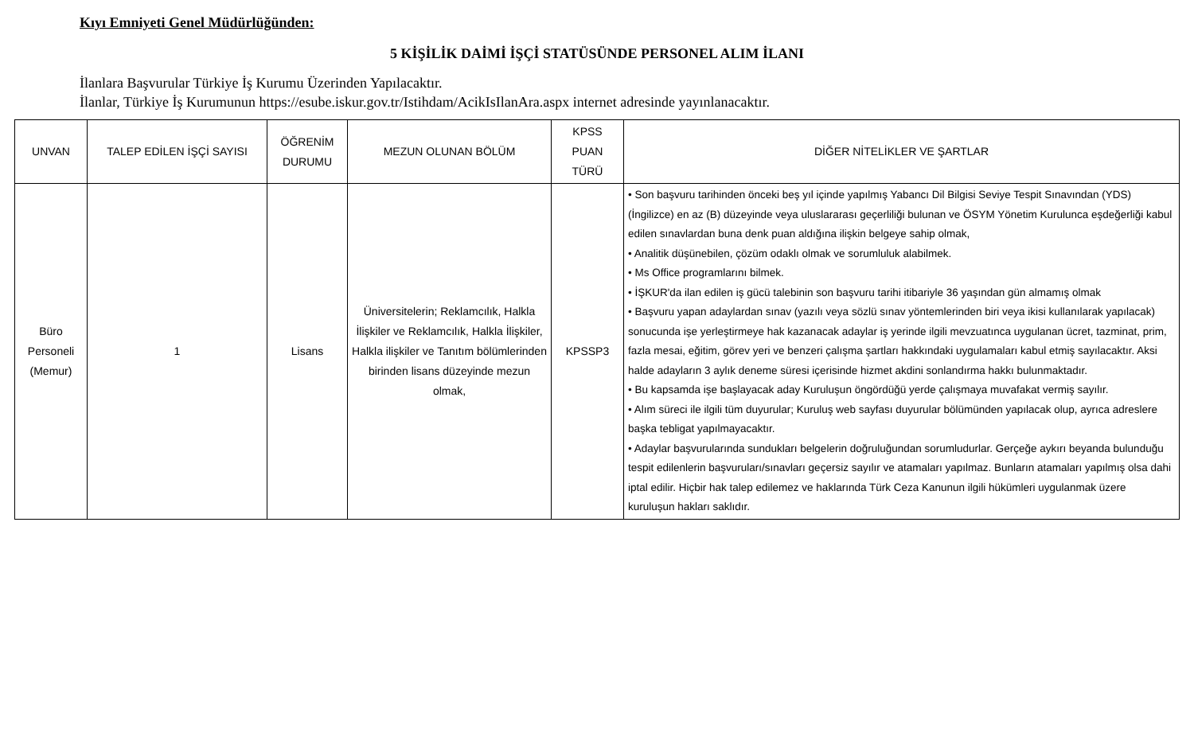Kıyı Emniyeti Genel Müdürlüğünden:
5 KİŞİLİK DAİMİ İŞÇİ STATÜSÜNDE PERSONEL ALIM İLANI
İlanlara Başvurular Türkiye İş Kurumu Üzerinden Yapılacaktır.
İlanlar, Türkiye İş Kurumunun https://esube.iskur.gov.tr/Istihdam/AcikIsIlanAra.aspx internet adresinde yayınlanacaktır.
| UNVAN | TALEP EDİLEN İŞÇİ SAYISI | ÖĞRENİM DURUMU | MEZUN OLUNAN BÖLÜM | KPSS PUAN TÜRÜ | DİĞER NİTELİKLER VE ŞARTLAR |
| --- | --- | --- | --- | --- | --- |
| Büro Personeli (Memur) | 1 | Lisans | Üniversitelerin; Reklamcılık, Halkla İlişkiler ve Reklamcılık, Halkla İlişkiler, Halkla ilişkiler ve Tanıtım bölümlerinden birinden lisans düzeyinde mezun olmak, | KPSSP3 | • Son başvuru tarihinden önceki beş yıl içinde yapılmış Yabancı Dil Bilgisi Seviye Tespit Sınavından (YDS) (İngilizce) en az (B) düzeyinde veya uluslararası geçerliliği bulunan ve ÖSYM Yönetim Kurulunca eşdeğerliği kabul edilen sınavlardan buna denk puan aldığına ilişkin belgeye sahip olmak, • Analitik düşünebilen, çözüm odaklı olmak ve sorumluluk alabilmek. • Ms Office programlarını bilmek. • İŞKUR'da ilan edilen iş gücü talebinin son başvuru tarihi itibariyle 36 yaşından gün almamış olmak • Başvuru yapan adaylardan sınav (yazılı veya sözlü sınav yöntemlerinden biri veya ikisi kullanılarak yapılacak) sonucunda işe yerleştirmeye hak kazanacak adaylar iş yerinde ilgili mevzuatınca uygulanan ücret, tazminat, prim, fazla mesai, eğitim, görev yeri ve benzeri çalışma şartları hakkındaki uygulamaları kabul etmiş sayılacaktır. Aksi halde adayların 3 aylık deneme süresi içerisinde hizmet akdini sonlandırma hakkı bulunmaktadır. • Bu kapsamda işe başlayacak aday Kuruluşun öngördüğü yerde çalışmaya muvafakat vermiş sayılır. • Alım süreci ile ilgili tüm duyurular; Kuruluş web sayfası duyurular bölümünden yapılacak olup, ayrıca adreslere başka tebligat yapılmayacaktır. • Adaylar başvurularında sundukları belgelerin doğruluğundan sorumludurlar. Gerçeğe aykırı beyanda bulunduğu tespit edilenlerin başvuruları/sınavları geçersiz sayılır ve atamaları yapılmaz. Bunların atamaları yapılmış olsa dahi iptal edilir. Hiçbir hak talep edilemez ve haklarında Türk Ceza Kanunun ilgili hükümleri uygulanmak üzere kuruluşun hakları saklıdır. |